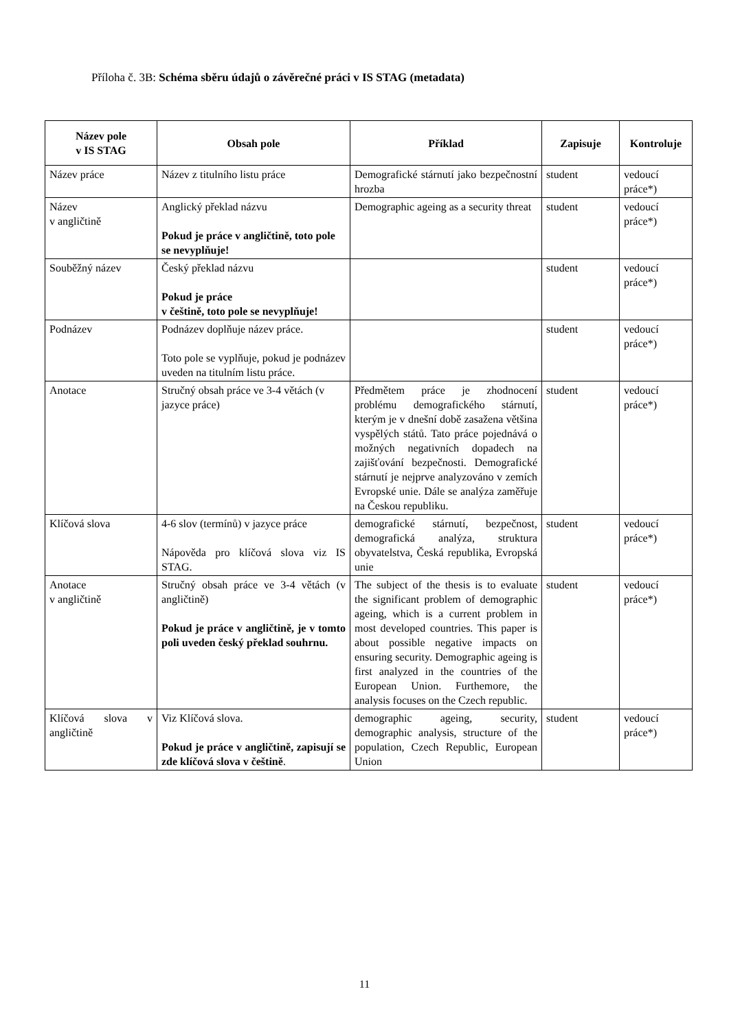Příloha č. 3B: Schéma sběru údajů o závěrečné práci v IS STAG (metadata)
| Název pole v IS STAG | Obsah pole | Příklad | Zapisuje | Kontroluje |
| --- | --- | --- | --- | --- |
| Název práce | Název z titulního listu práce | Demografické stárnutí jako bezpečnostní hrozba | student | vedoucí práce*) |
| Název v angličtině | Anglický překlad názvu Pokud je práce v angličtině, toto pole se nevyplňuje! | Demographic ageing as a security threat | student | vedoucí práce*) |
| Souběžný název | Český překlad názvu Pokud je práce v češtině, toto pole se nevyplňuje! | | student | vedoucí práce*) |
| Podnázev | Podnázev doplňuje název práce. Toto pole se vyplňuje, pokud je podnázev uveden na titulním listu práce. | | student | vedoucí práce*) |
| Anotace | Stručný obsah práce ve 3-4 větách (v jazyce práce) | Předmětem práce je zhodnocení problému demografického stárnutí, kterým je v dnešní době zasažena většina vyspělých států. Tato práce pojednává o možných negativních dopadech na zajišťování bezpečnosti. Demografické stárnutí je nejprve analyzováno v zemích Evropské unie. Dále se analýza zaměřuje na Českou republiku. | student | vedoucí práce*) |
| Klíčová slova | 4-6 slov (termínů) v jazyce práce Nápověda pro klíčová slova viz IS STAG. | demografické stárnutí, bezpečnost, demografická analýza, struktura obyvatelstva, Česká republika, Evropská unie | student | vedoucí práce*) |
| Anotace v angličtině | Stručný obsah práce ve 3-4 větách (v angličtině) Pokud je práce v angličtině, je v tomto poli uveden český překlad souhrnu. | The subject of the thesis is to evaluate the significant problem of demographic ageing, which is a current problem in most developed countries. This paper is about possible negative impacts on ensuring security. Demographic ageing is first analyzed in the countries of the European Union. Furthemore, the analysis focuses on the Czech republic. | student | vedoucí práce*) |
| Klíčová slova v angličtině | Viz Klíčová slova. Pokud je práce v angličtině, zapisují se zde klíčová slova v češtině . | demographic ageing, security, demographic analysis, structure of the population, Czech Republic, European Union | student | vedoucí práce*) |
11